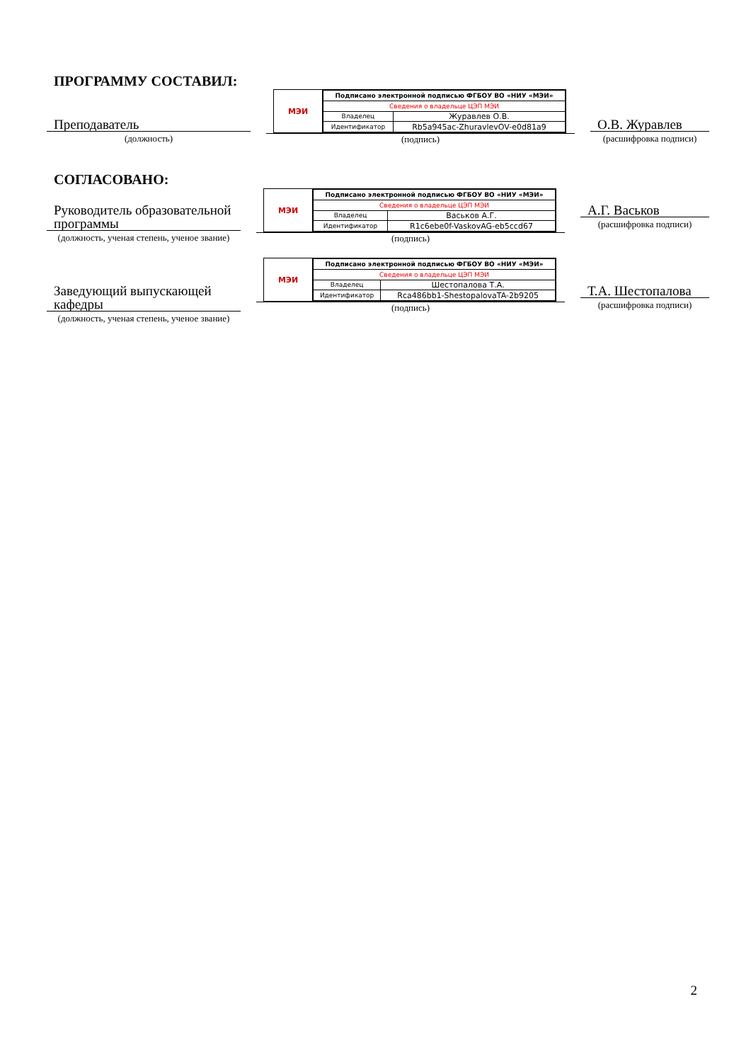ПРОГРАММУ СОСТАВИЛ:
Преподаватель
(должность)
МЭИ
| Подписано электронной подписью ФГБОУ ВО «НИУ «МЭИ» | |
| Сведения о владельце ЦЭП МЭИ | |
| Владелец | Журавлев О.В. |
| Идентификатор | Rb5a945ac-ZhuravlevOV-e0d81a9 |
(подпись)
О.В. Журавлев
(расшифровка подписи)
СОГЛАСОВАНО:
Руководитель образовательной программы
(должность, ученая степень, ученое звание)
МЭИ
| Подписано электронной подписью ФГБОУ ВО «НИУ «МЭИ» | |
| Сведения о владельце ЦЭП МЭИ | |
| Владелец | Васьков А.Г. |
| Идентификатор | R1c6ebe0f-VaskovAG-eb5ccd67 |
(подпись)
А.Г. Васьков
(расшифровка подписи)
Заведующий выпускающей кафедры
(должность, ученая степень, ученое звание)
МЭИ
| Подписано электронной подписью ФГБОУ ВО «НИУ «МЭИ» | |
| Сведения о владельце ЦЭП МЭИ | |
| Владелец | Шестопалова Т.А. |
| Идентификатор | Rca486bb1-ShestopalovaTA-2b9205 |
(подпись)
Т.А. Шестопалова
(расшифровка подписи)
2